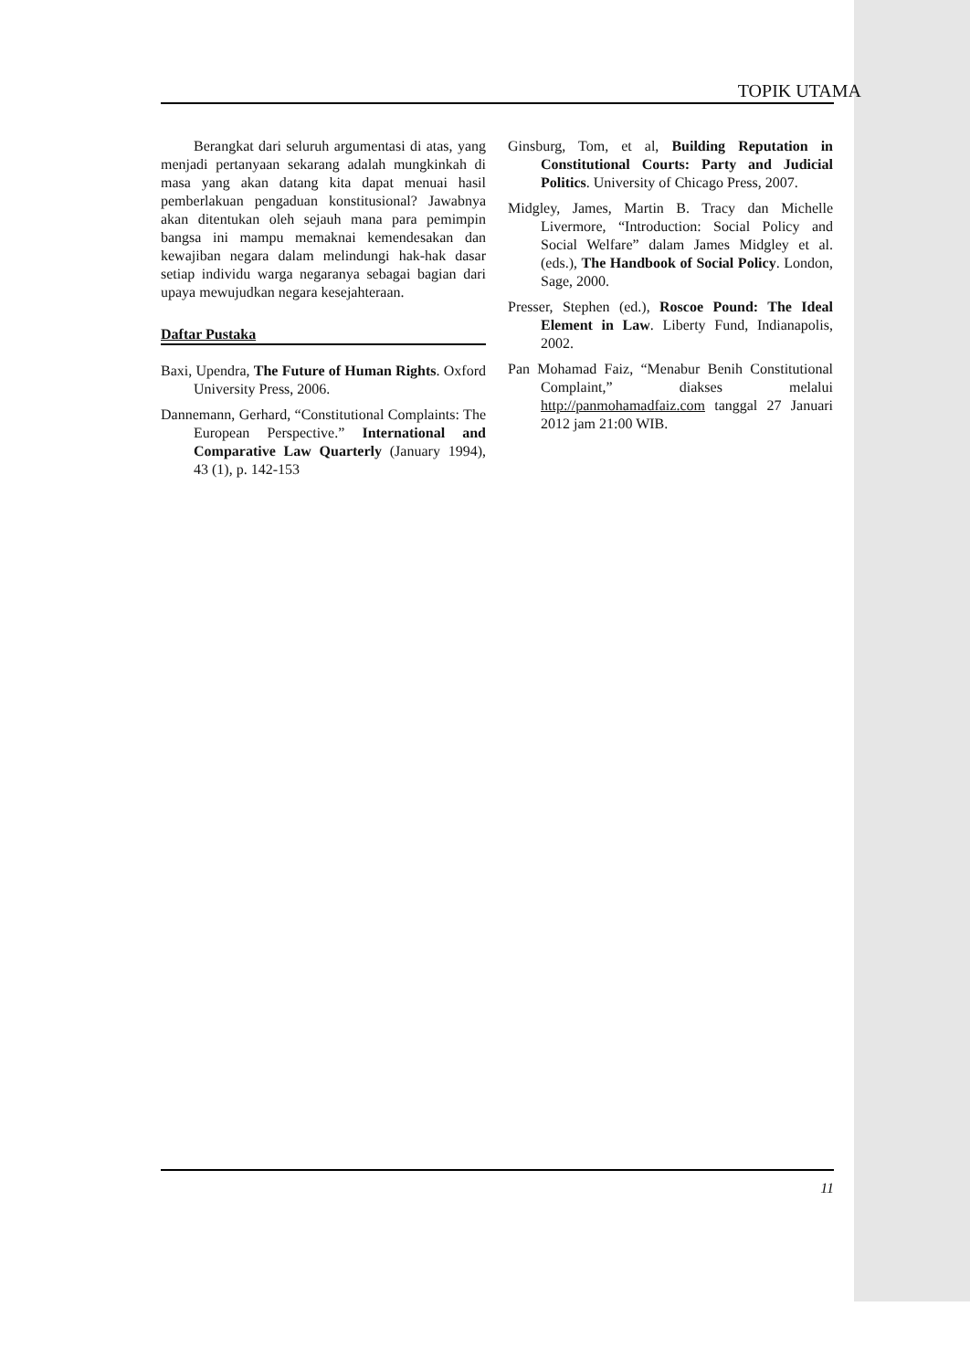TOPIK UTAMA
Berangkat dari seluruh argumentasi di atas, yang menjadi pertanyaan sekarang adalah mungkinkah di masa yang akan datang kita dapat menuai hasil pemberlakuan pengaduan konstitusional? Jawabnya akan ditentukan oleh sejauh mana para pemimpin bangsa ini mampu memaknai kemendesakan dan kewajiban negara dalam melindungi hak-hak dasar setiap individu warga negaranya sebagai bagian dari upaya mewujudkan negara kesejahteraan.
Daftar Pustaka
Baxi, Upendra, The Future of Human Rights. Oxford University Press, 2006.
Dannemann, Gerhard, “Constitutional Complaints: The European Perspective.” International and Comparative Law Quarterly (January 1994), 43 (1), p. 142-153
Ginsburg, Tom, et al, Building Reputation in Constitutional Courts: Party and Judicial Politics. University of Chicago Press, 2007.
Midgley, James, Martin B. Tracy dan Michelle Livermore, “Introduction: Social Policy and Social Welfare” dalam James Midgley et al. (eds.), The Handbook of Social Policy. London, Sage, 2000.
Presser, Stephen (ed.), Roscoe Pound: The Ideal Element in Law. Liberty Fund, Indianapolis, 2002.
Pan Mohamad Faiz, “Menabur Benih Constitutional Complaint,” diakses melalui http://panmohamadfaiz.com tanggal 27 Januari 2012 jam 21:00 WIB.
11